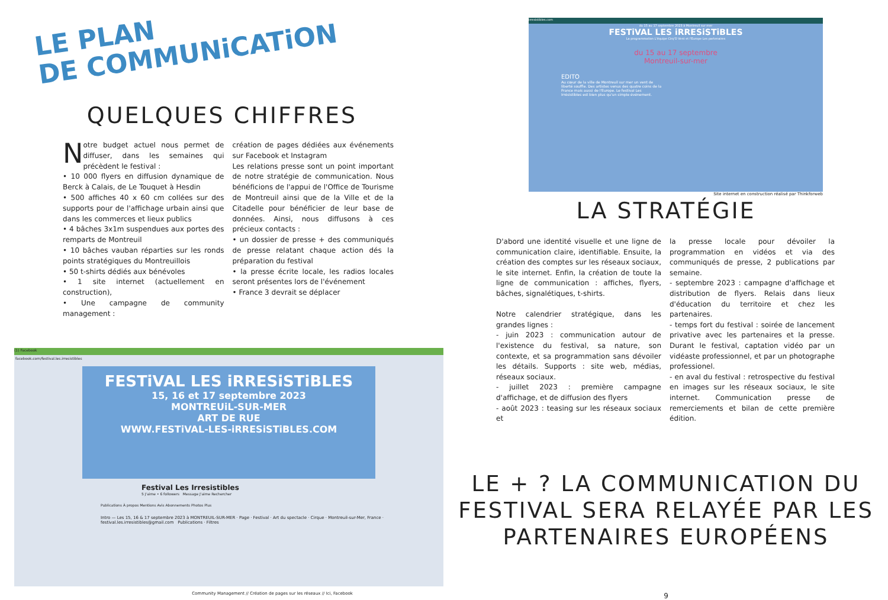LE PLAN
DE COMMUNiCATiON
QUELQUES CHIFFRES
Notre budget actuel nous permet de diffuser, dans les semaines qui précèdent le festival :
• 10 000 flyers en diffusion dynamique de Berck à Calais, de Le Touquet à Hesdin
• 500 affiches 40 x 60 cm collées sur des supports pour de l'affichage urbain ainsi que dans les commerces et lieux publics
• 4 bâches 3x1m suspendues aux portes des remparts de Montreuil
• 10 bâches vauban réparties sur les ronds points stratégiques du Montreuillois
• 50 t-shirts dédiés aux bénévoles
• 1 site internet (actuellement en construction),
• Une campagne de community management :
création de pages dédiées aux événements sur Facebook et Instagram
Les relations presse sont un point important de notre stratégie de communication. Nous bénéficions de l'appui de l'Office de Tourisme de Montreuil ainsi que de la Ville et de la Citadelle pour bénéficier de leur base de données. Ainsi, nous diffusons à ces précieux contacts :
• un dossier de presse + des communiqués de presse relatant chaque action dés la préparation du festival
• la presse écrite locale, les radios locales seront présentes lors de l'événement
• France 3 devrait se déplacer
(1) Facebook
facebook.com/festival.les.irresistibles
FESTiVAL LES iRRESiSTiBLES
15, 16 et 17 septembre 2023
MONTREUiL-SUR-MER
ART DE RUE
WWW.FESTiVAL-LES-iRRESiSTiBLES.COM
Festival Les Irresistibles
5 J'aime • 6 followers Message J'aime Rechercher
Publications À propos Mentions Avis Abonnements Photos Plus
Intro — Les 15, 16 & 17 septembre 2023 à MONTREUIL-SUR-MER · Page · Festival · Art du spectacle · Cirque · Montreuil-sur-Mer, France · festival.les.irresistibles@gmail.com Publications · Filtres
Community Management // Création de pages sur les réseaux // Ici, Facebook
irresistibles.com
du 15 au 17 septembre 2023 à Montreuil sur mer
FESTiVAL LES iRRESiSTiBLES
La programmation L'équipe Cirq'O Vent et l'Europe Les partenaires
du 15 au 17 septembre
Montreuil-sur-mer
EDITO
Au cœur de la ville de Montreuil sur mer un vent de liberté souffle. Des artistes venus des quatre coins de la France mais aussi de l'Europe. Le festival Les Irrésistibles est bien plus qu'un simple événement.
Site internet en construction réalisé par Thinkforweb
LA STRATÉGIE
D'abord une identité visuelle et une ligne de communication claire, identifiable. Ensuite, la création des comptes sur les réseaux sociaux, le site internet. Enfin, la création de toute la ligne de communication : affiches, flyers, bâches, signalétiques, t-shirts.
Notre calendrier stratégique, dans les grandes lignes :
- juin 2023 : communication autour de l'existence du festival, sa nature, son contexte, et sa programmation sans dévoiler les détails. Supports : site web, médias, réseaux sociaux.
- juillet 2023 : première campagne d'affichage, et de diffusion des flyers
- août 2023 : teasing sur les réseaux sociaux et
la presse locale pour dévoiler la programmation en vidéos et via des communiqués de presse, 2 publications par semaine.
- septembre 2023 : campagne d'affichage et distribution de flyers. Relais dans lieux d'éducation du territoire et chez les partenaires.
- temps fort du festival : soirée de lancement privative avec les partenaires et la presse. Durant le festival, captation vidéo par un vidéaste professionnel, et par un photographe professionel.
- en aval du festival : retrospective du festival en images sur les réseaux sociaux, le site internet. Communication presse de remerciements et bilan de cette première édition.
LE + ? LA COMMUNICATION DU FESTIVAL SERA RELAYÉE PAR LES PARTENAIRES EUROPÉENS
9